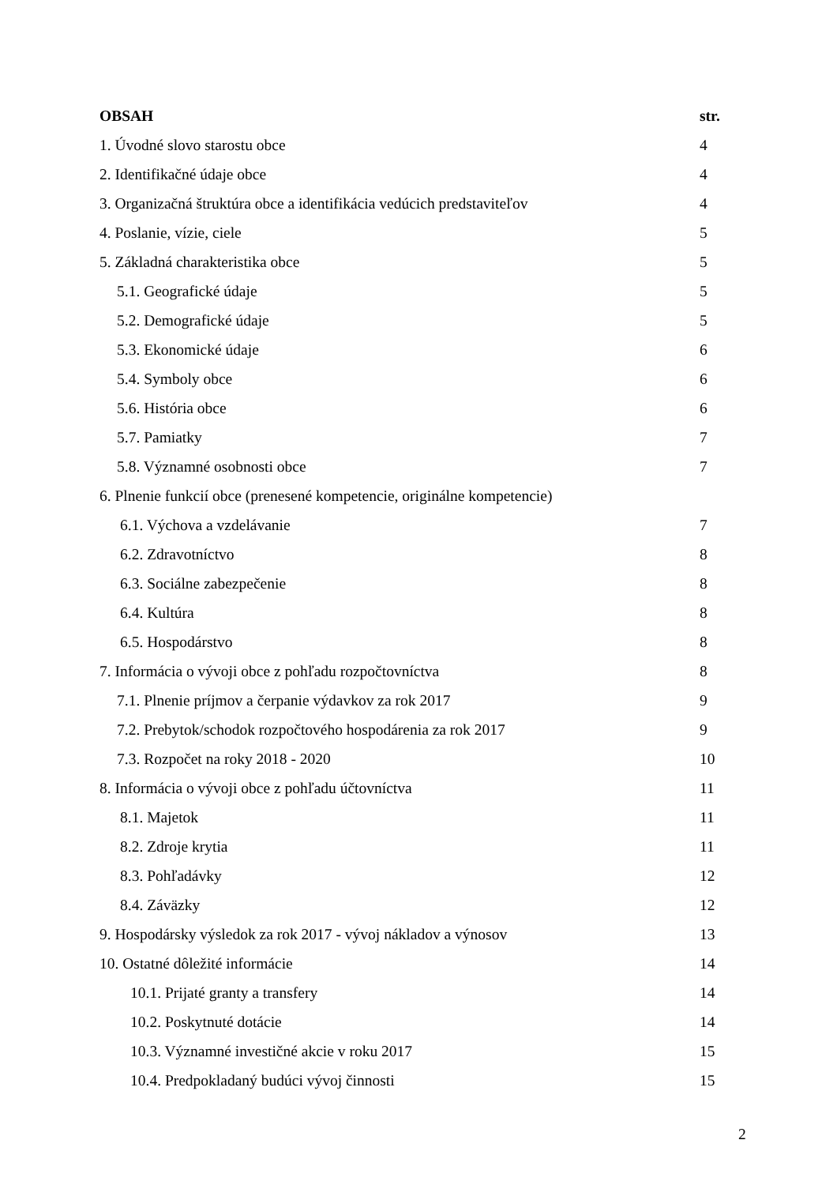OBSAH str.
1. Úvodné slovo starostu obce 4
2. Identifikačné údaje obce 4
3. Organizačná štruktúra obce a identifikácia vedúcich predstaviteľov 4
4. Poslanie, vízie, ciele 5
5. Základná charakteristika obce 5
5.1. Geografické údaje 5
5.2. Demografické údaje 5
5.3. Ekonomické údaje 6
5.4. Symboly obce 6
5.6. História obce 6
5.7. Pamiatky 7
5.8. Významné osobnosti obce 7
6. Plnenie funkcií obce (prenesené kompetencie, originálne kompetencie)
6.1. Výchova a vzdelávanie 7
6.2. Zdravotníctvo 8
6.3. Sociálne zabezpečenie 8
6.4. Kultúra 8
6.5. Hospodárstvo 8
7. Informácia o vývoji obce z pohľadu rozpočtovníctva 8
7.1. Plnenie príjmov a čerpanie výdavkov za rok 2017 9
7.2. Prebytok/schodok rozpočtového hospodárenia za rok 2017 9
7.3. Rozpočet na roky 2018 - 2020 10
8. Informácia o vývoji obce z pohľadu účtovníctva 11
8.1. Majetok 11
8.2. Zdroje krytia 11
8.3. Pohľadávky 12
8.4. Záväzky 12
9. Hospodársky výsledok za rok 2017 - vývoj nákladov a výnosov 13
10. Ostatné dôležité informácie 14
10.1. Prijaté granty a transfery 14
10.2. Poskytnuté dotácie 14
10.3. Významné investičné akcie v roku 2017 15
10.4. Predpokladaný budúci vývoj činnosti 15
2